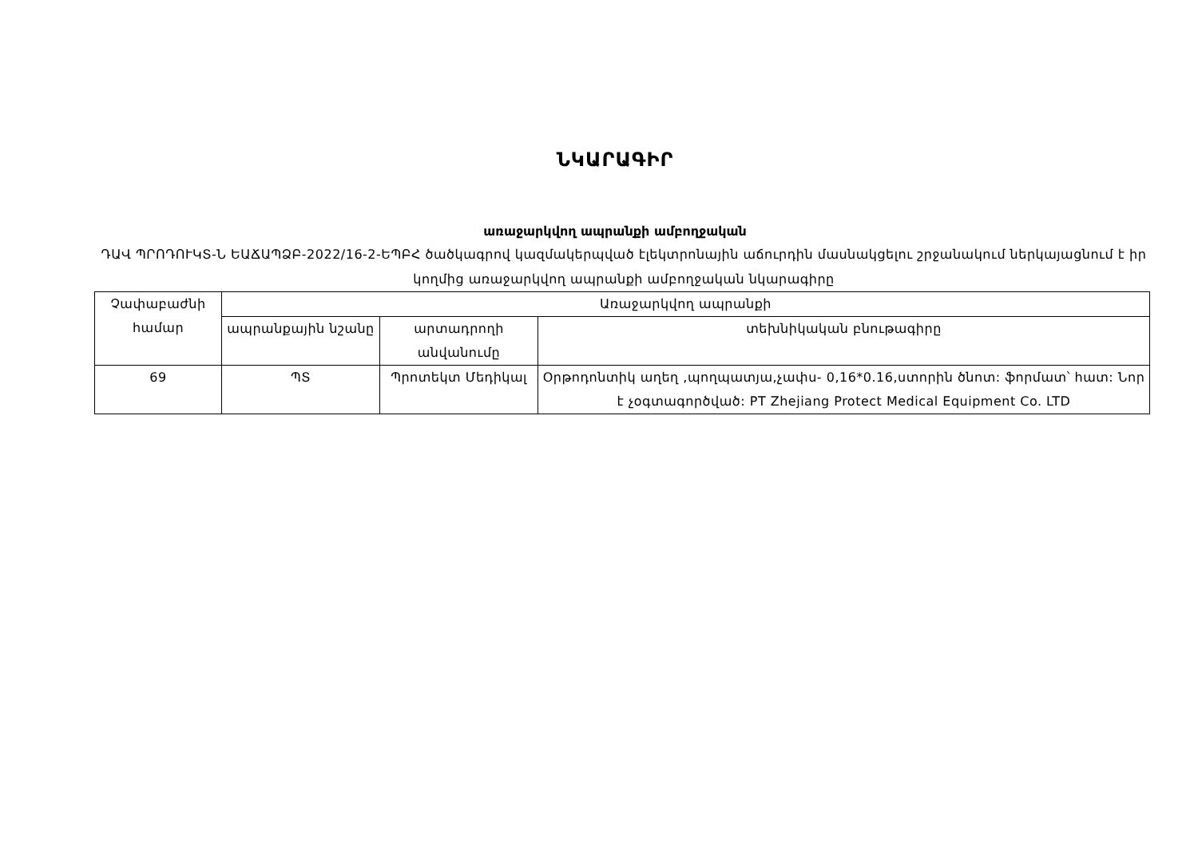ՆԿԱՐԱԳԻՐ
առաջարկվող ապրանքի ամբողջական
ԴԱՎ ՊՐՈԴՈՒԿՏ-Ն ԵԱՃԱՊՁԲ-2022/16-2-ԵՊԲՀ ծածկագրով կազմակերպված էլեկտրոնային աճուրդին մասնակցելու շրջանակում ներկայացնում է իր կողմից առաջարկվող ապրանքի ամբողջական նկարագիրը
| Չափաբաժնի համար | Առաջարկվող ապրանքի | | |
| --- | --- | --- | --- |
| | ապրանքային նշանը | արտադրողի անվանումը | տեխնիկական բնութագիրը |
| 69 | ՊՏ | Պրոտեկտ Մեդիկալ | Օրթոդոնտիկ աղեղ ,պողպատյա,չափս- 0,16*0.16,ստորին ծնոտ: ֆորմատ՝ հատ: Նոր է չօգտագործված: PT Zhejiang Protect Medical Equipment Co. LTD |